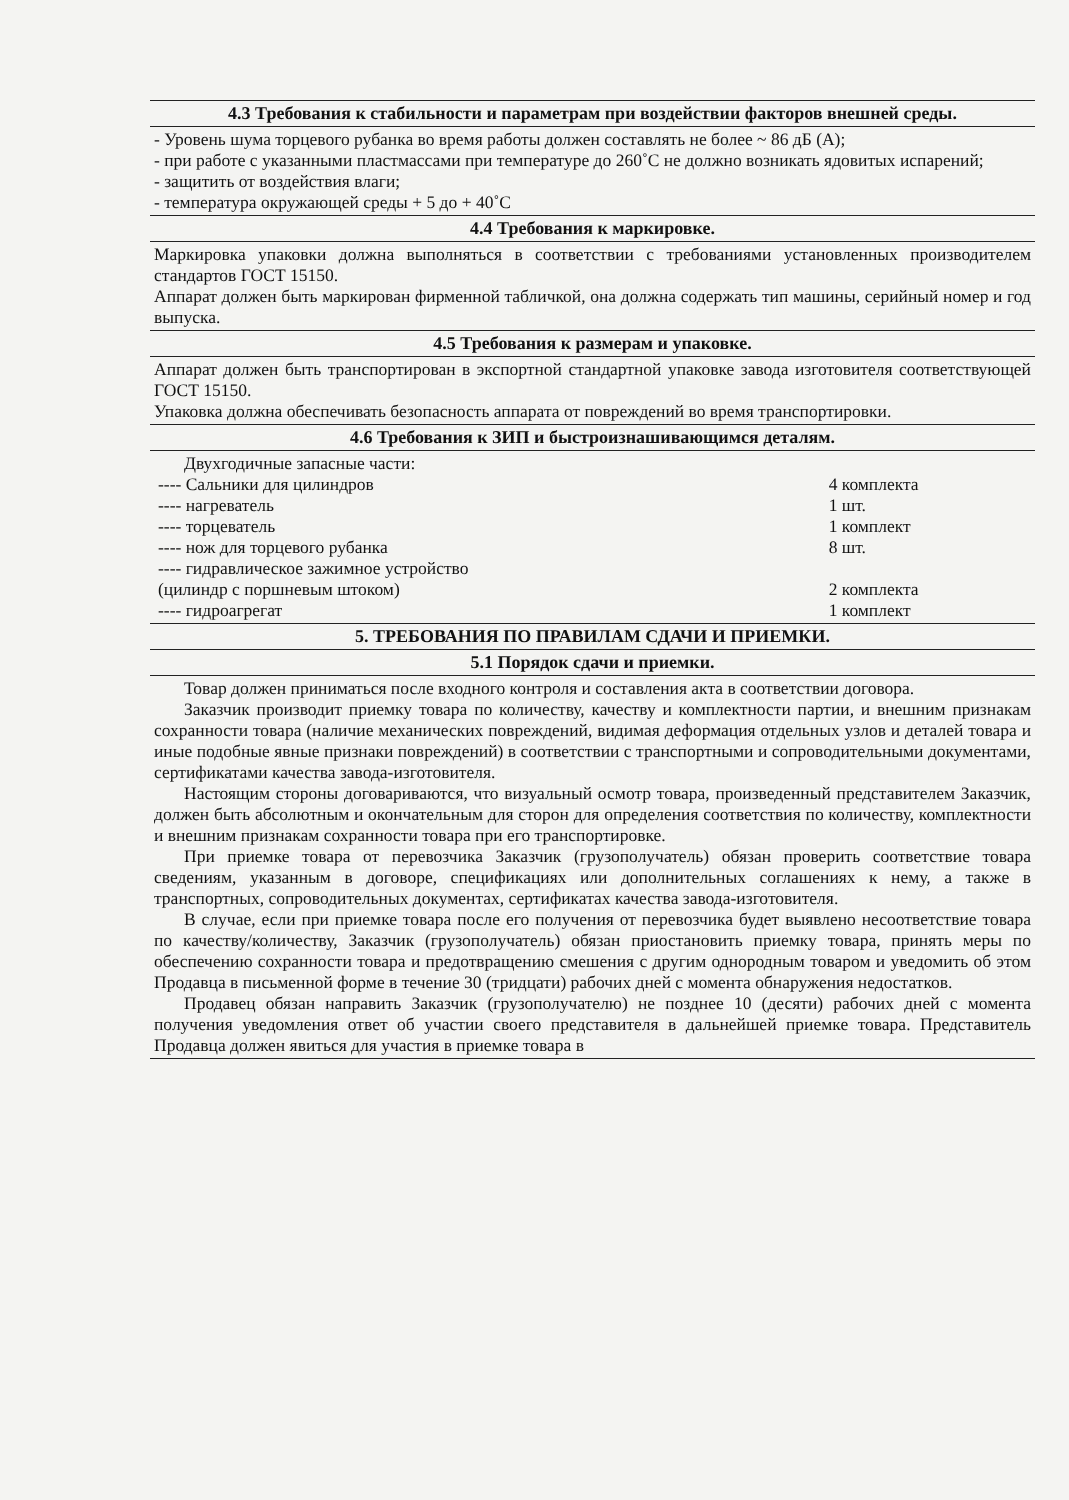| 4.3 Требования к стабильности и параметрам при воздействии факторов внешней среды. |
| - Уровень шума торцевого рубанка во время работы должен составлять не более ~ 86 дБ (А); - при работе с указанными пластмассами при температуре до 260˚С не должно возникать ядовитых испарений; - защитить от воздействия влаги; - температура окружающей среды + 5 до + 40˚С |
| 4.4 Требования к маркировке. |
| Маркировка упаковки должна выполняться в соответствии с требованиями установленных производителем стандартов ГОСТ 15150. Аппарат должен быть маркирован фирменной табличкой, она должна содержать тип машины, серийный номер и год выпуска. |
| 4.5 Требования к размерам и упаковке. |
| Аппарат должен быть транспортирован в экспортной стандартной упаковке завода изготовителя соответствующей ГОСТ 15150. Упаковка должна обеспечивать безопасность аппарата от повреждений во время транспортировки. |
| 4.6 Требования к ЗИП и быстроизнашивающимся деталям. |
| Двухгодичные запасные части: / ---- Сальники для цилиндров / 4 комплекта / / ---- нагреватель / 1 шт. / / ---- торцеватель / 1 комплект / / ---- нож для торцевого рубанка / 8 шт. / / ---- гидравлическое зажимное устройство (цилиндр с поршневым штоком) / 2 комплекта / / ---- гидроагрегат / 1 комплект / |
| 5. ТРЕБОВАНИЯ ПО ПРАВИЛАМ СДАЧИ И ПРИЕМКИ. |
| 5.1 Порядок сдачи и приемки. |
| Товар должен приниматься после входного контроля и составления акта в соответствии договора. Заказчик производит приемку товара по количеству, качеству и комплектности партии, и внешним признакам сохранности товара (наличие механических повреждений, видимая деформация отдельных узлов и деталей товара и иные подобные явные признаки повреждений) в соответствии с транспортными и сопроводительными документами, сертификатами качества завода-изготовителя. Настоящим стороны договариваются, что визуальный осмотр товара, произведенный представителем Заказчик, должен быть абсолютным и окончательным для сторон для определения соответствия по количеству, комплектности и внешним признакам сохранности товара при его транспортировке. При приемке товара от перевозчика Заказчик (грузополучатель) обязан проверить соответствие товара сведениям, указанным в договоре, спецификациях или дополнительных соглашениях к нему, а также в транспортных, сопроводительных документах, сертификатах качества завода-изготовителя. В случае, если при приемке товара после его получения от перевозчика будет выявлено несоответствие товара по качеству/количеству, Заказчик (грузополучатель) обязан приостановить приемку товара, принять меры по обеспечению сохранности товара и предотвращению смешения с другим однородным товаром и уведомить об этом Продавца в письменной форме в течение 30 (тридцати) рабочих дней с момента обнаружения недостатков. Продавец обязан направить Заказчик (грузополучателю) не позднее 10 (десяти) рабочих дней с момента получения уведомления ответ об участии своего представителя в дальнейшей приемке товара. Представитель Продавца должен явиться для участия в приемке товара в |